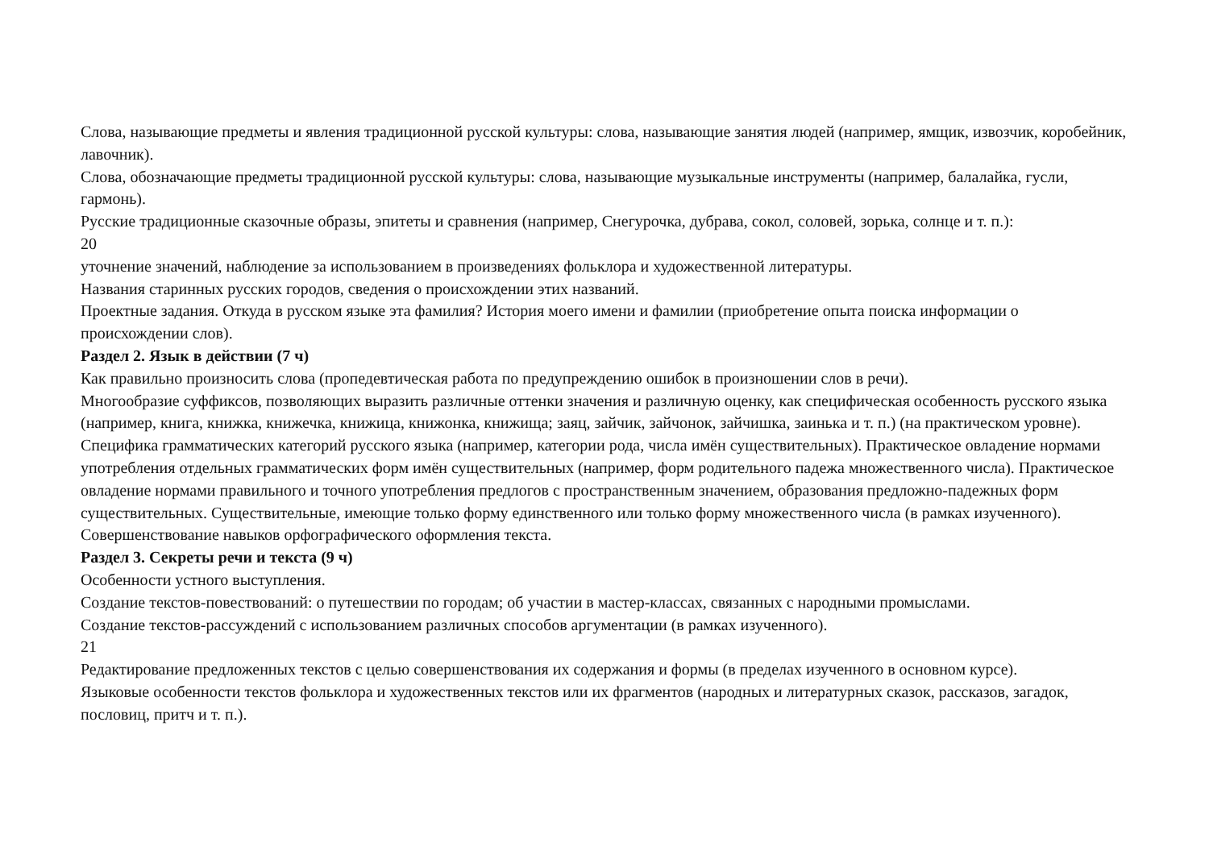Слова, называющие предметы и явления традиционной русской культуры: слова, называющие занятия людей (например, ямщик, извозчик, коробейник, лавочник).
Слова, обозначающие предметы традиционной русской культуры: слова, называющие музыкальные инструменты (например, балалайка, гусли, гармонь).
Русские традиционные сказочные образы, эпитеты и сравнения (например, Снегурочка, дубрава, сокол, соловей, зорька, солнце и т. п.):
20
уточнение значений, наблюдение за использованием в произведениях фольклора и художественной литературы.
Названия старинных русских городов, сведения о происхождении этих названий.
Проектные задания. Откуда в русском языке эта фамилия? История моего имени и фамилии (приобретение опыта поиска информации о происхождении слов).
Раздел 2. Язык в действии (7 ч)
Как правильно произносить слова (пропедевтическая работа по предупреждению ошибок в произношении слов в речи).
Многообразие суффиксов, позволяющих выразить различные оттенки значения и различную оценку, как специфическая особенность русского языка (например, книга, книжка, книжечка, книжица, книжонка, книжища; заяц, зайчик, зайчонок, зайчишка, заинька и т. п.) (на практическом уровне).
Специфика грамматических категорий русского языка (например, категории рода, числа имён существительных). Практическое овладение нормами употребления отдельных грамматических форм имён существительных (например, форм родительного падежа множественного числа). Практическое овладение нормами правильного и точного употребления предлогов с пространственным значением, образования предложно-падежных форм существительных. Существительные, имеющие только форму единственного или только форму множественного числа (в рамках изученного).
Совершенствование навыков орфографического оформления текста.
Раздел 3. Секреты речи и текста (9 ч)
Особенности устного выступления.
Создание текстов-повествований: о путешествии по городам; об участии в мастер-классах, связанных с народными промыслами.
Создание текстов-рассуждений с использованием различных способов аргументации (в рамках изученного).
21
Редактирование предложенных текстов с целью совершенствования их содержания и формы (в пределах изученного в основном курсе).
Языковые особенности текстов фольклора и художественных текстов или их фрагментов (народных и литературных сказок, рассказов, загадок, пословиц, притч и т. п.).